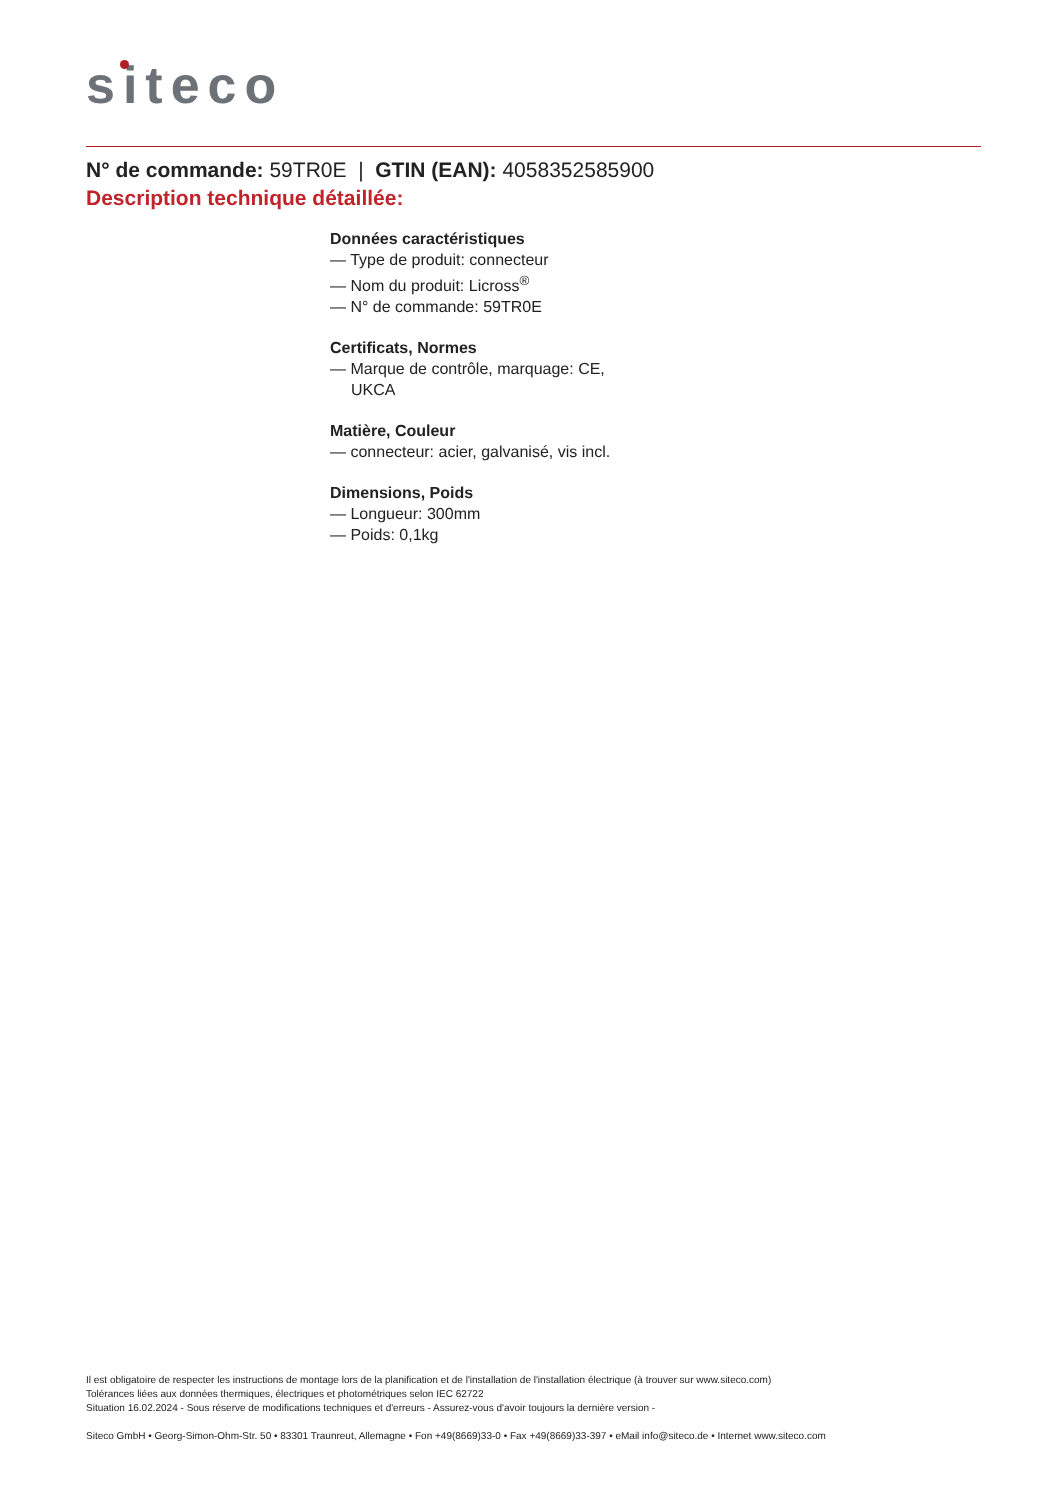siteco
N° de commande: 59TR0E | GTIN (EAN): 4058352585900
Description technique détaillée:
Données caractéristiques
— Type de produit: connecteur
— Nom du produit: Licross<sup>®</sup>
— N° de commande: 59TR0E
Certificats, Normes
— Marque de contrôle, marquage: CE, UKCA
Matière, Couleur
— connecteur: acier, galvanisé, vis incl.
Dimensions, Poids
— Longueur: 300mm
— Poids: 0,1kg
Il est obligatoire de respecter les instructions de montage lors de la planification et de l'installation de l'installation électrique (à trouver sur www.siteco.com)
Tolérances liées aux données thermiques, électriques et photométriques selon IEC 62722
Situation 16.02.2024 - Sous réserve de modifications techniques et d'erreurs - Assurez-vous d'avoir toujours la dernière version -
Siteco GmbH • Georg-Simon-Ohm-Str. 50 • 83301 Traunreut, Allemagne • Fon +49(8669)33-0 • Fax +49(8669)33-397 • eMail info@siteco.de • Internet www.siteco.com